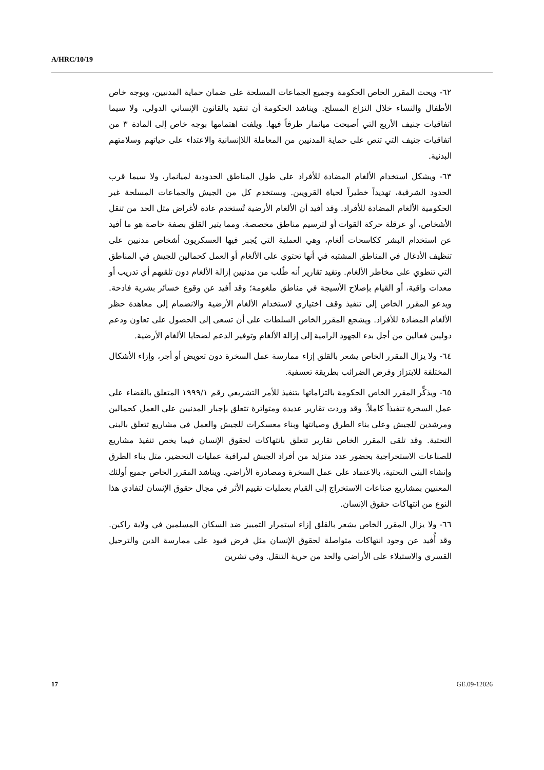A/HRC/10/19
٦٢- ويحث المقرر الخاص الحكومة وجميع الجماعات المسلحة على ضمان حماية المدنيين، وبوجه خاص الأطفال والنساء خلال النزاع المسلح. ويناشد الحكومة أن تتقيد بالقانون الإنساني الدولي، ولا سيما اتفاقيات جنيف الأربع التي أصبحت ميانمار طرفاً فيها. ويلفت اهتمامها بوجه خاص إلى المادة ٣ من اتفاقيات جنيف التي تنص على حماية المدنيين من المعاملة اللاإنسانية والاعتداء على حياتهم وسلامتهم البدنية.
٦٣- ويشكل استخدام الألغام المضادة للأفراد على طول المناطق الحدودية لميانمار، ولا سيما قرب الحدود الشرقية، تهديداً خطيراً لحياة القرويين. ويستخدم كل من الجيش والجماعات المسلحة غير الحكومية الألغام المضادة للأفراد. وقد أفيد أن الألغام الأرضية تُستخدم عادة لأغراض مثل الحد من تنقل الأشخاص، أو عرقلة حركة القوات أو لترسيم مناطق مخصصة. ومما يثير القلق بصفة خاصة هو ما أفيد عن استخدام البشر ككاسحات ألغام، وهي العملية التي يُجبر فيها العسكريون أشخاص مدنيين على تنظيف الأدغال في المناطق المشتبه في أنها تحتوي على الألغام أو العمل كحمالين للجيش في المناطق التي تنطوي على مخاطر الألغام. وتفيد تقارير أنه طُلب من مدنيين إزالة الألغام دون تلقيهم أي تدريب أو معدات واقية، أو القيام بإصلاح الأسيجة في مناطق ملغومة؛ وقد أفيد عن وقوع خسائر بشرية فادحة. ويدعو المقرر الخاص إلى تنفيذ وقف اختياري لاستخدام الألغام الأرضية والانضمام إلى معاهدة حظر الألغام المضادة للأفراد. ويشجع المقرر الخاص السلطات على أن تسعى إلى الحصول على تعاون ودعم دوليين فعالين من أجل بدء الجهود الرامية إلى إزالة الألغام وتوفير الدعم لضحايا الألغام الأرضية.
٦٤- ولا يزال المقرر الخاص يشعر بالقلق إزاء ممارسة عمل السخرة دون تعويض أو أجر، وإزاء الأشكال المختلفة للابتزاز وفرض الضرائب بطريقة تعسفية.
٦٥- ويذكِّر المقرر الخاص الحكومة بالتزاماتها بتنفيذ للأمر التشريعي رقم ١٩٩٩/١ المتعلق بالقضاء على عمل السخرة تنفيذاً كاملاً. وقد وردت تقارير عديدة ومتواترة تتعلق بإجبار المدنيين على العمل كحمالين ومرشدين للجيش وعلى بناء الطرق وصيانتها وبناء معسكرات للجيش والعمل في مشاريع تتعلق بالبنى التحتية. وقد تلقى المقرر الخاص تقارير تتعلق بانتهاكات لحقوق الإنسان فيما يخص تنفيذ مشاريع للصناعات الاستخراجية بحضور عدد متزايد من أفراد الجيش لمراقبة عمليات التحضير، مثل بناء الطرق وإنشاء البنى التحتية، بالاعتماد على عمل السخرة ومصادرة الأراضي. ويناشد المقرر الخاص جميع أولئك المعنيين بمشاريع صناعات الاستخراج إلى القيام بعمليات تقييم الأثر في مجال حقوق الإنسان لتفادي هذا النوع من انتهاكات حقوق الإنسان.
٦٦- ولا يزال المقرر الخاص يشعر بالقلق إزاء استمرار التمييز ضد السكان المسلمين في ولاية راكين. وقد أُفيد عن وجود انتهاكات متواصلة لحقوق الإنسان مثل فرض قيود على ممارسة الدين والترحيل القسري والاستيلاء على الأراضي والحد من حرية التنقل. وفي تشرين
17 GE.09-12026